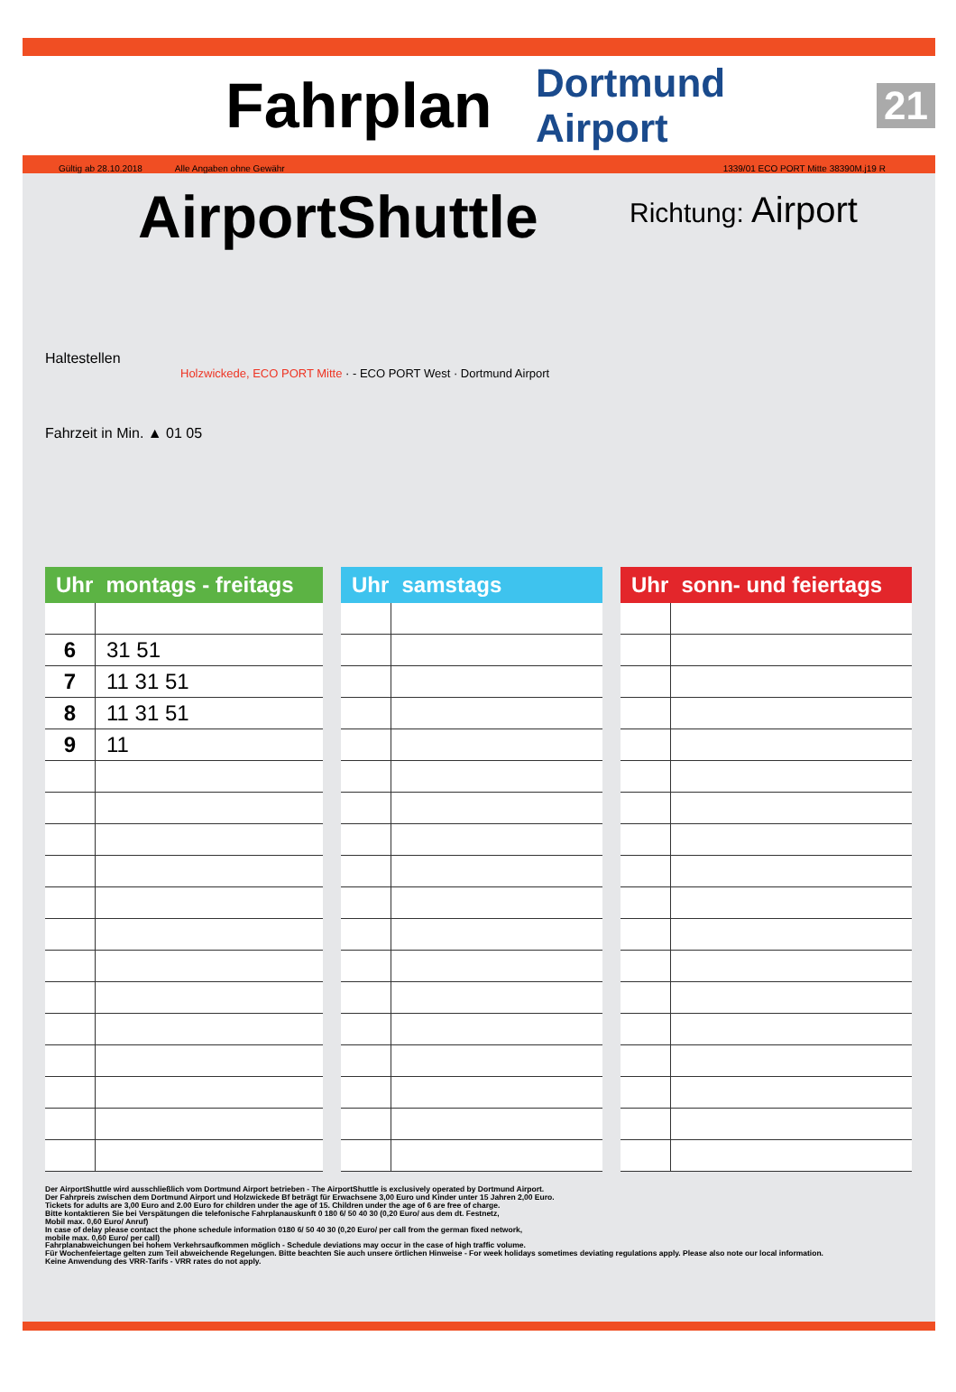Fahrplan
Dortmund Airport 21
Gültig ab 28.10.2018 Alle Angaben ohne Gewähr 1339/01 ECO PORT Mitte 38390M.j19 R
AirportShuttle
Richtung: Airport
Haltestellen
Holzwickede, ECO PORT Mitte · - ECO PORT West · Dortmund Airport
Fahrzeit in Min. ▲ 01 05
| Uhr | montags - freitags |
| --- | --- |
| 6 | 31 51 |
| 7 | 11 31 51 |
| 8 | 11 31 51 |
| 9 | 11 |
| Uhr | samstags |
| --- | --- |
| Uhr | sonn- und feiertags |
| --- | --- |
Der AirportShuttle wird ausschließlich vom Dortmund Airport betrieben - The AirportShuttle is exclusively operated by Dortmund Airport.
Der Fahrpreis zwischen dem Dortmund Airport und Holzwickede Bf beträgt für Erwachsene 3,00 Euro und Kinder unter 15 Jahren 2,00 Euro.
Tickets for adults are 3,00 Euro and 2.00 Euro for children under the age of 15. Children under the age of 6 are free of charge.
Bitte kontaktieren Sie bei Verspätungen die telefonische Fahrplanauskunft 0 180 6/ 50 40 30 (0,20 Euro/ aus dem dt. Festnetz,
Mobil max. 0,60 Euro/ Anruf)
In case of delay please contact the phone schedule information 0180 6/ 50 40 30 (0,20 Euro/ per call from the german fixed network,
mobile max. 0,60 Euro/ per call)
Fahrplanabweichungen bei hohem Verkehrsaufkommen möglich - Schedule deviations may occur in the case of high traffic volume.
Für Wochenfeiertage gelten zum Teil abweichende Regelungen. Bitte beachten Sie auch unsere örtlichen Hinweise - For week holidays sometimes deviating regulations apply. Please also note our local information.
Keine Anwendung des VRR-Tarifs - VRR rates do not apply.